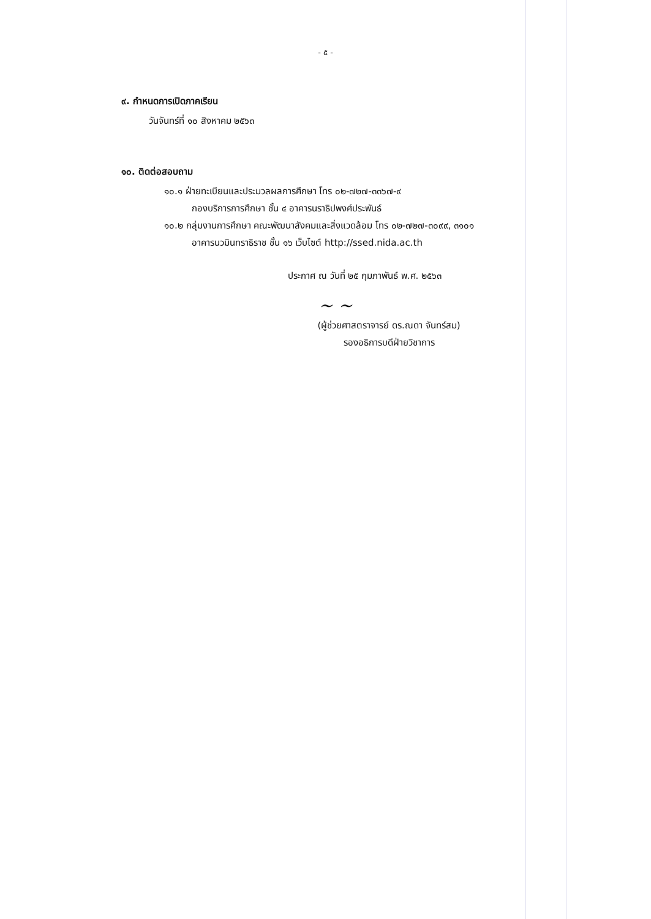- ๕ -
๙. กำหนดการเปิดภาคเรียน
วันจันทร์ที่ ๑๐ สิงหาคม ๒๕๖๓
๑๐. ติดต่อสอบถาม
๑๐.๑ ฝ่ายทะเบียนและประมวลผลการศึกษา โทร ๐๒-๗๒๗-๓๓๖๗-๙
กองบริการการศึกษา ชั้น ๔ อาคารนราธิปพงศ์ประพันธ์
๑๐.๒ กลุ่มงานการศึกษา คณะพัฒนาสังคมและสิ่งแวดล้อม โทร ๐๒-๗๒๗-๓๐๙๙, ๓๑๐๑
อาคารนวมินทราธิราช ชั้น ๑๖ เว็บไซต์ http://ssed.nida.ac.th
ประกาศ ณ วันที่ ๒๕ กุมภาพันธ์ พ.ศ. ๒๕๖๓
~ ~
(ผู้ช่วยศาสตราจารย์ ดร.ณดา จันทร์สม)
รองอธิการบดีฝ่ายวิชาการ